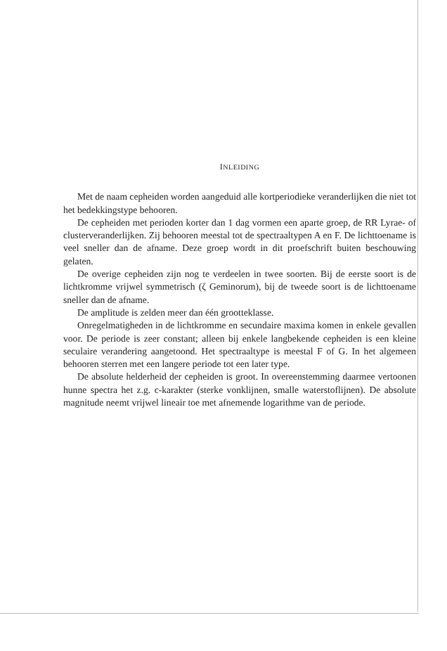INLEIDING
Met de naam cepheiden worden aangeduid alle kortperiodieke veranderlijken die niet tot het bedekkingstype behooren.
De cepheiden met perioden korter dan 1 dag vormen een aparte groep, de RR Lyrae- of clusterveranderlijken. Zij behooren meestal tot de spectraaltypen A en F. De lichttoename is veel sneller dan de afname. Deze groep wordt in dit proefschrift buiten beschouwing gelaten.
De overige cepheiden zijn nog te verdeelen in twee soorten. Bij de eerste soort is de lichtkromme vrijwel symmetrisch (ζ Geminorum), bij de tweede soort is de lichttoename sneller dan de afname.
De amplitude is zelden meer dan één grootteklasse.
Onregelmatigheden in de lichtkromme en secundaire maxima komen in enkele gevallen voor. De periode is zeer constant; alleen bij enkele langbekende cepheiden is een kleine seculaire verandering aangetoond. Het spectraaltype is meestal F of G. In het algemeen behooren sterren met een langere periode tot een later type.
De absolute helderheid der cepheiden is groot. In overeenstemming daarmee vertoonen hunne spectra het z.g. c-karakter (sterke vonklijnen, smalle waterstoflijnen). De absolute magnitude neemt vrijwel lineair toe met afnemende logarithme van de periode.